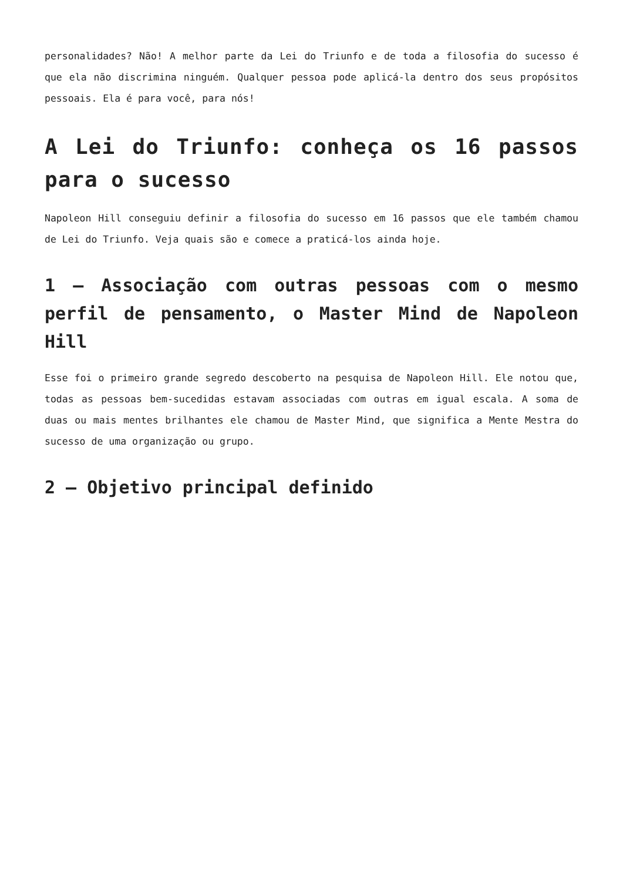personalidades? Não! A melhor parte da Lei do Triunfo e de toda a filosofia do sucesso é que ela não discrimina ninguém. Qualquer pessoa pode aplicá-la dentro dos seus propósitos pessoais. Ela é para você, para nós!
A Lei do Triunfo: conheça os 16 passos para o sucesso
Napoleon Hill conseguiu definir a filosofia do sucesso em 16 passos que ele também chamou de Lei do Triunfo. Veja quais são e comece a praticá-los ainda hoje.
1 – Associação com outras pessoas com o mesmo perfil de pensamento, o Master Mind de Napoleon Hill
Esse foi o primeiro grande segredo descoberto na pesquisa de Napoleon Hill. Ele notou que, todas as pessoas bem-sucedidas estavam associadas com outras em igual escala. A soma de duas ou mais mentes brilhantes ele chamou de Master Mind, que significa a Mente Mestra do sucesso de uma organização ou grupo.
2 – Objetivo principal definido